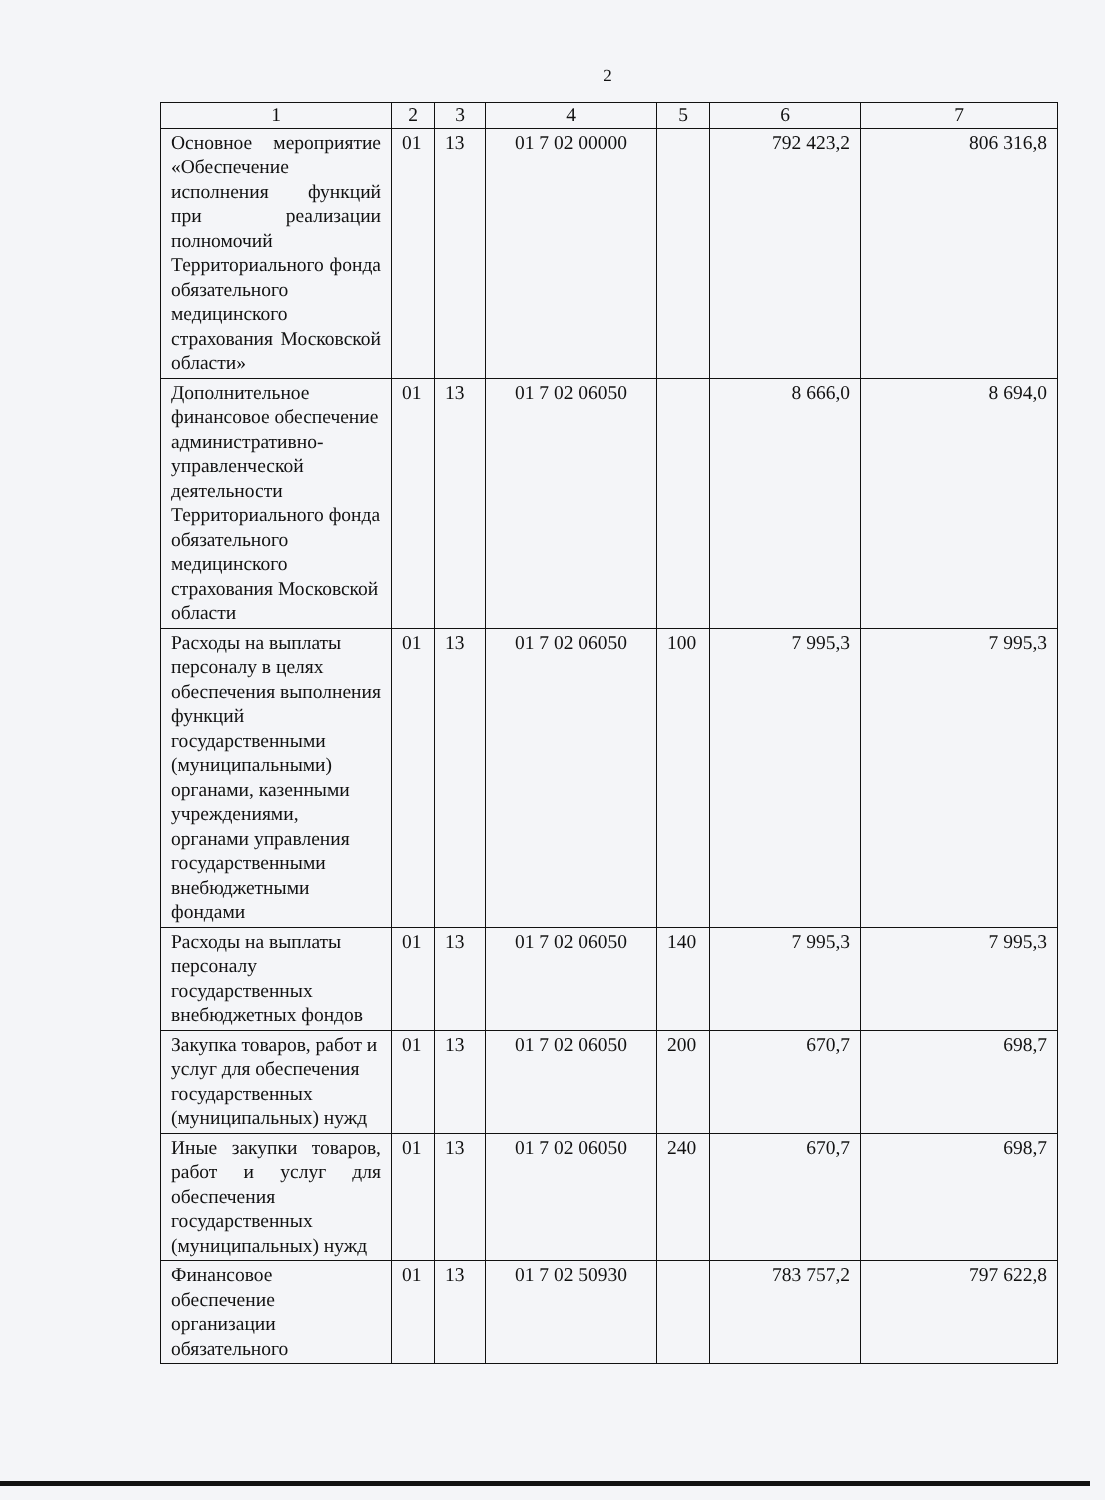2
| 1 | 2 | 3 | 4 | 5 | 6 | 7 |
| --- | --- | --- | --- | --- | --- | --- |
| Основное мероприятие «Обеспечение исполнения функций при реализации полномочий Территориального фонда обязательного медицинского страхования Московской области» | 01 | 13 | 01 7 02 00000 | | 792 423,2 | 806 316,8 |
| Дополнительное финансовое обеспечение административно-управленческой деятельности Территориального фонда обязательного медицинского страхования Московской области | 01 | 13 | 01 7 02 06050 | | 8 666,0 | 8 694,0 |
| Расходы на выплаты персоналу в целях обеспечения выполнения функций государственными (муниципальными) органами, казенными учреждениями, органами управления государственными внебюджетными фондами | 01 | 13 | 01 7 02 06050 | 100 | 7 995,3 | 7 995,3 |
| Расходы на выплаты персоналу государственных внебюджетных фондов | 01 | 13 | 01 7 02 06050 | 140 | 7 995,3 | 7 995,3 |
| Закупка товаров, работ и услуг для обеспечения государственных (муниципальных) нужд | 01 | 13 | 01 7 02 06050 | 200 | 670,7 | 698,7 |
| Иные закупки товаров, работ и услуг для обеспечения государственных (муниципальных) нужд | 01 | 13 | 01 7 02 06050 | 240 | 670,7 | 698,7 |
| Финансовое обеспечение организации обязательного | 01 | 13 | 01 7 02 50930 | | 783 757,2 | 797 622,8 |